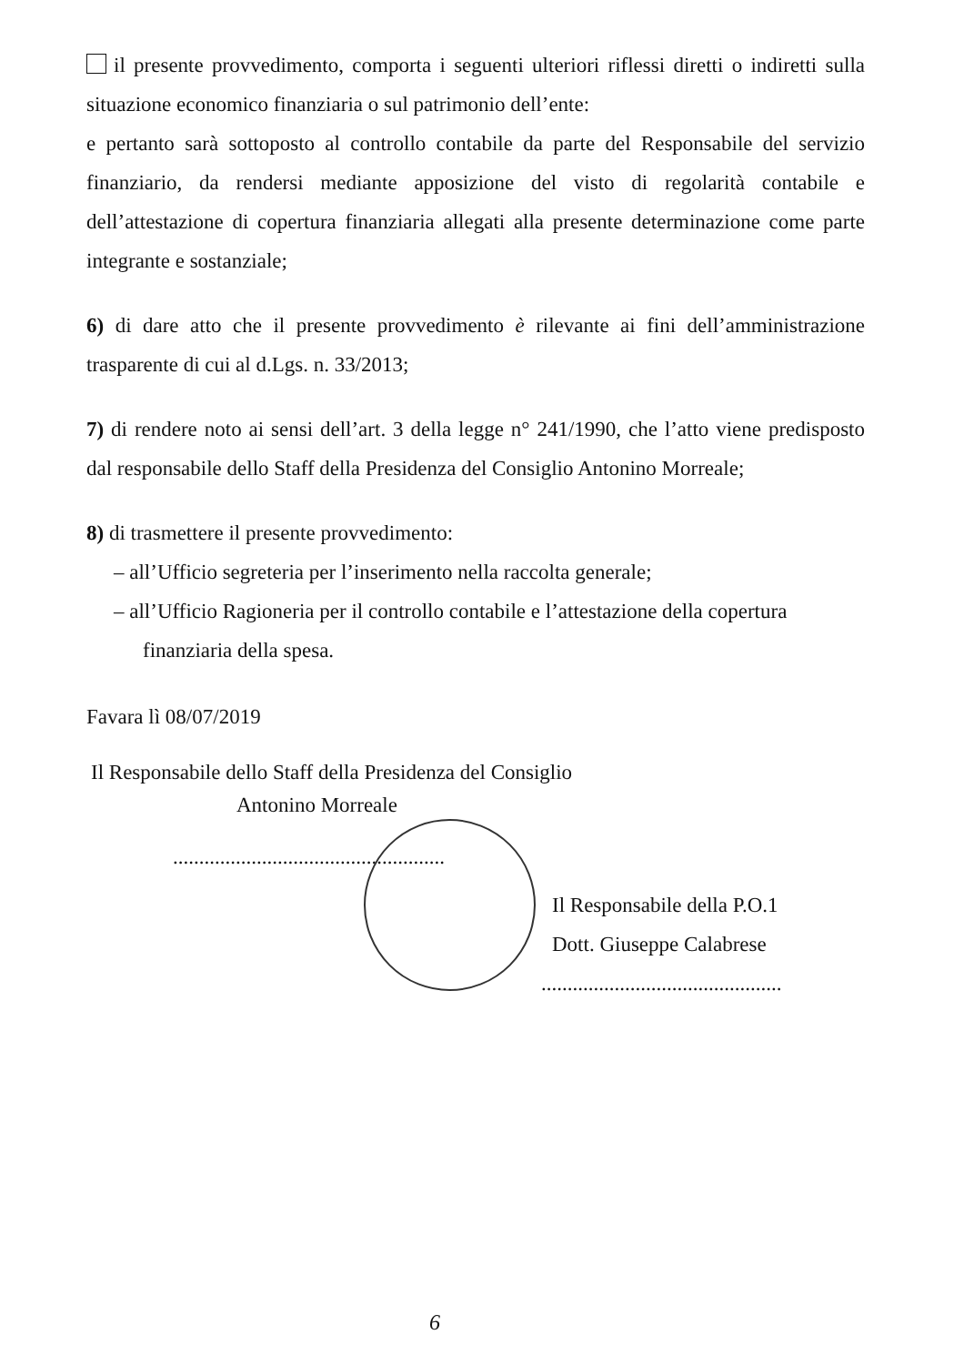il presente provvedimento, comporta i seguenti ulteriori riflessi diretti o indiretti sulla situazione economico finanziaria o sul patrimonio dell’ente:
e pertanto sarà sottoposto al controllo contabile da parte del Responsabile del servizio finanziario, da rendersi mediante apposizione del visto di regolarità contabile e dell’attestazione di copertura finanziaria allegati alla presente determinazione come parte integrante e sostanziale;
6) di dare atto che il presente provvedimento è rilevante ai fini dell’amministrazione trasparente di cui al d.Lgs. n. 33/2013;
7) di rendere noto ai sensi dell’art. 3 della legge n° 241/1990, che l’atto viene predisposto dal responsabile dello Staff della Presidenza del Consiglio Antonino Morreale;
8) di trasmettere il presente provvedimento:
– all’Ufficio segreteria per l’inserimento nella raccolta generale;
– all’Ufficio Ragioneria per il controllo contabile e l’attestazione della copertura
finanziaria della spesa.
Favara lì 08/07/2019
Il Responsabile dello Staff della Presidenza del Consiglio
Antonino Morreale
....................................................
Il Responsabile della P.O.1
Dott. Giuseppe Calabrese
..............................................
6